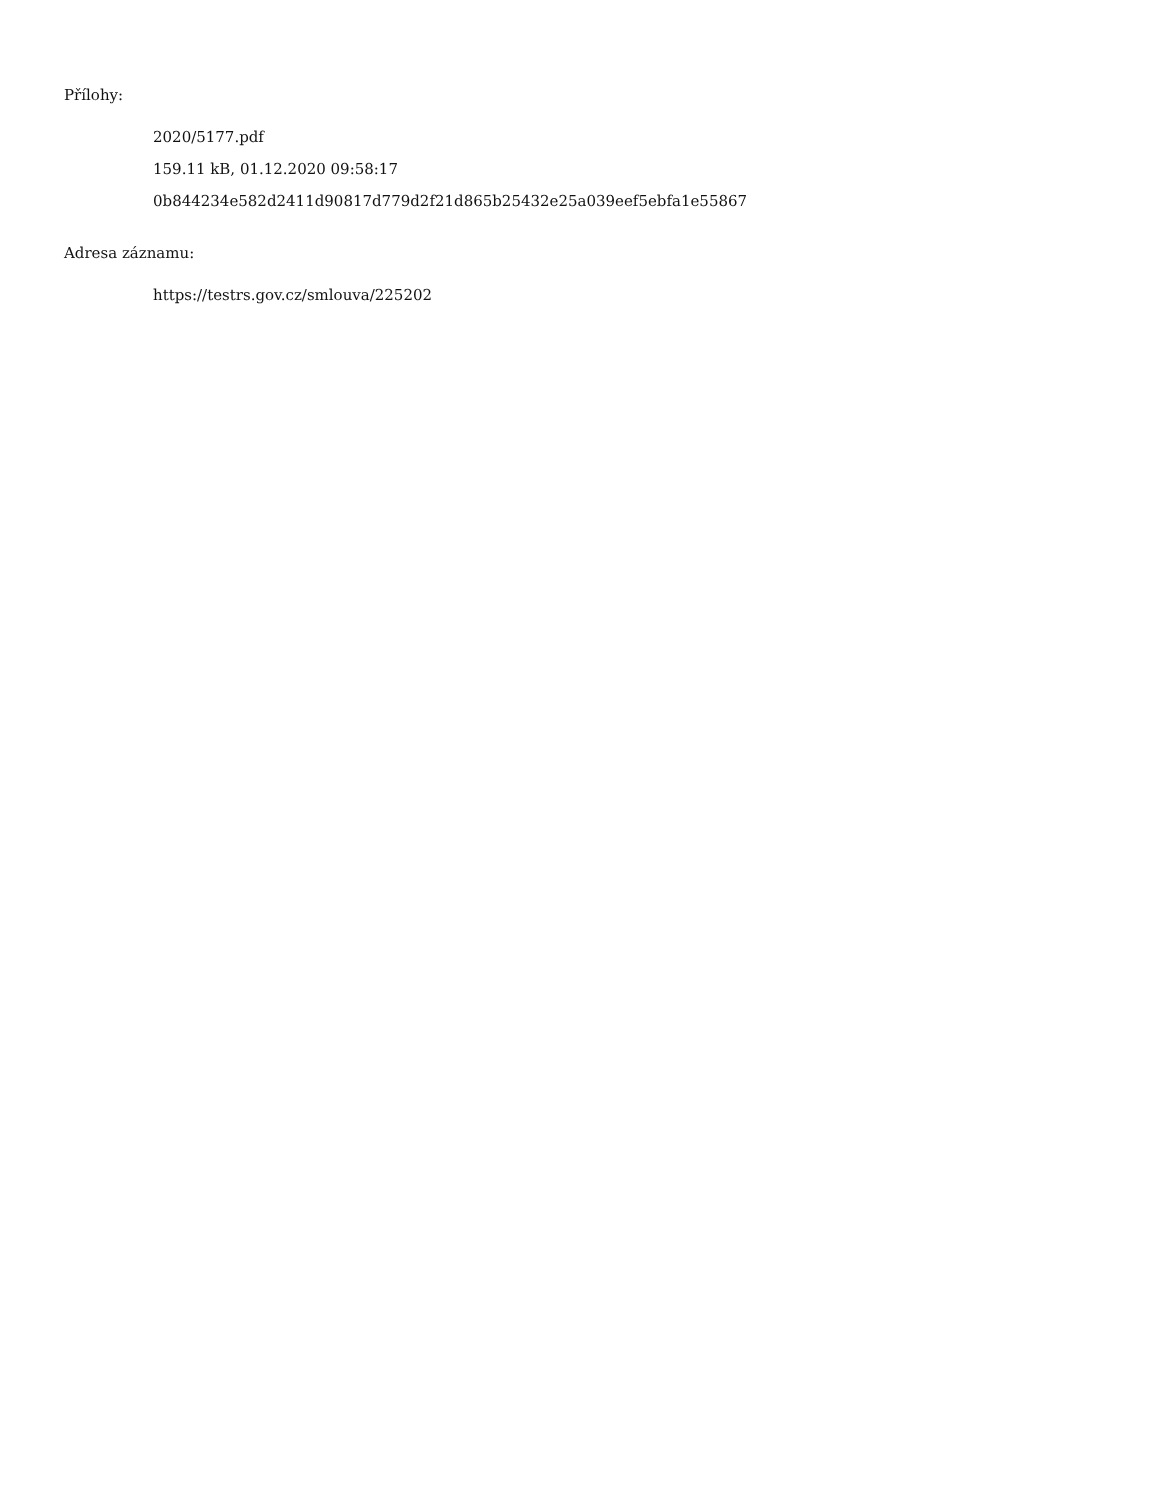Přílohy:
2020/5177.pdf
159.11 kB, 01.12.2020 09:58:17
0b844234e582d2411d90817d779d2f21d865b25432e25a039eef5ebfa1e55867
Adresa záznamu:
https://testrs.gov.cz/smlouva/225202